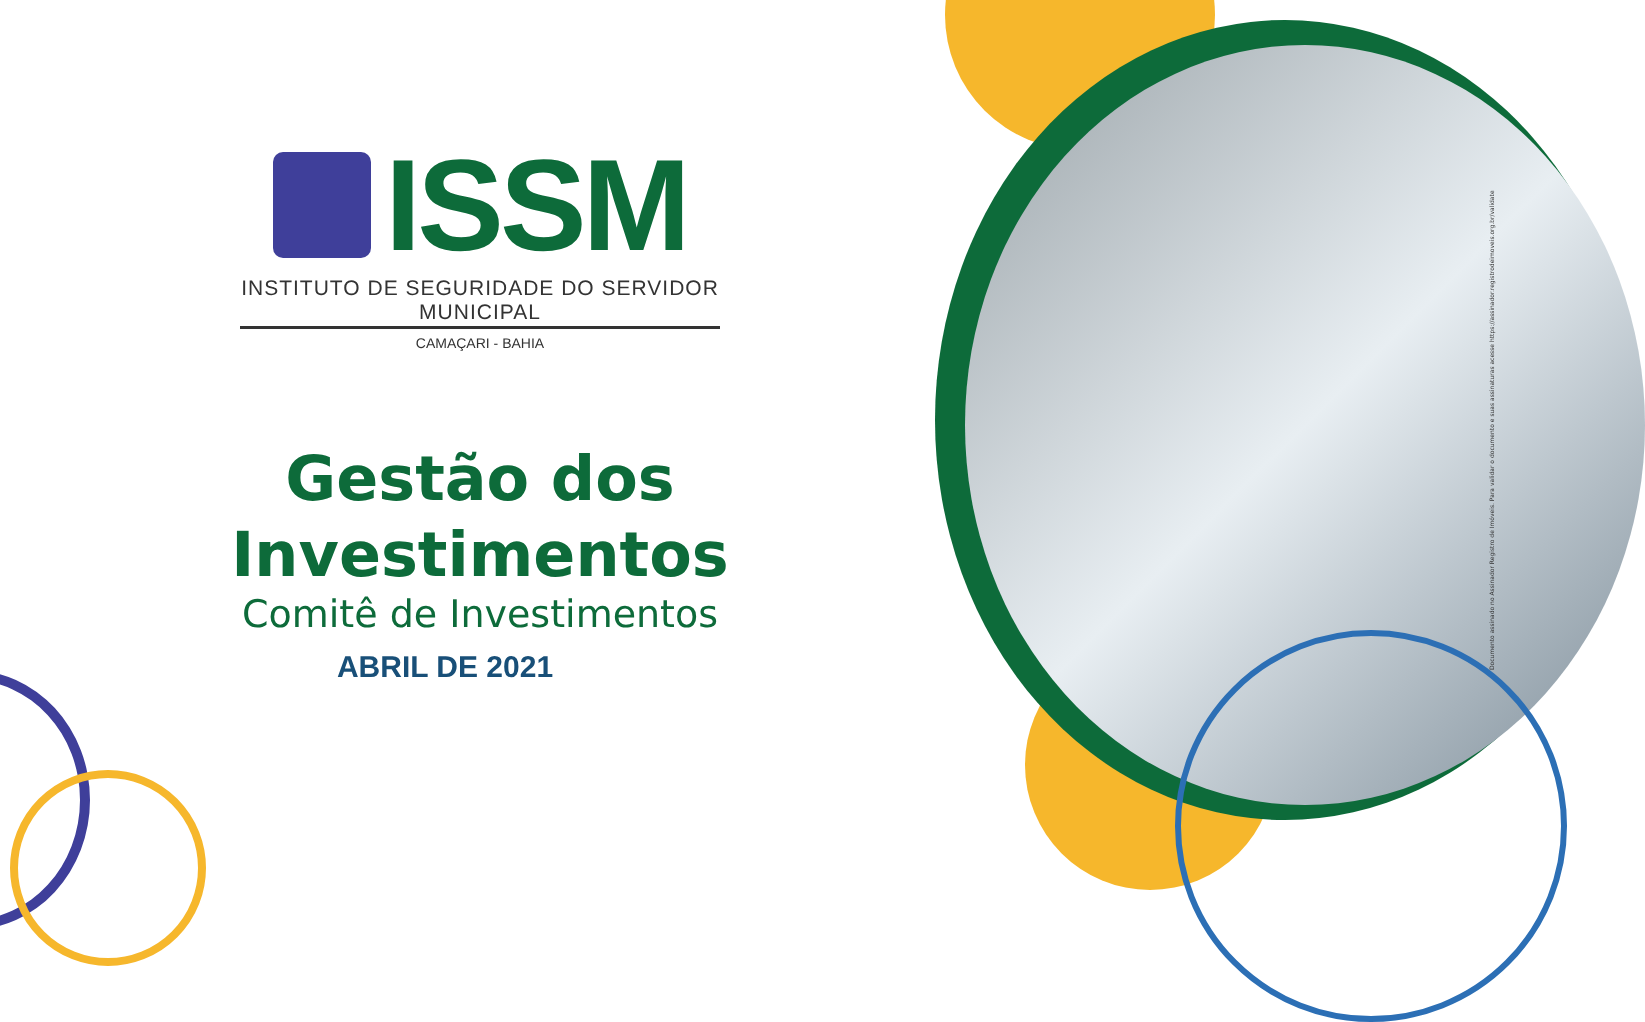ISSM
INSTITUTO DE SEGURIDADE DO SERVIDOR MUNICIPAL
CAMAÇARI - BAHIA
Gestão dos
Investimentos
Comitê de Investimentos
ABRIL DE 2021
Documento assinado no Assinador Registro de Imóveis. Para validar o documento e suas assinaturas acesse https://assinador.registrodeimoveis.org.br/validate